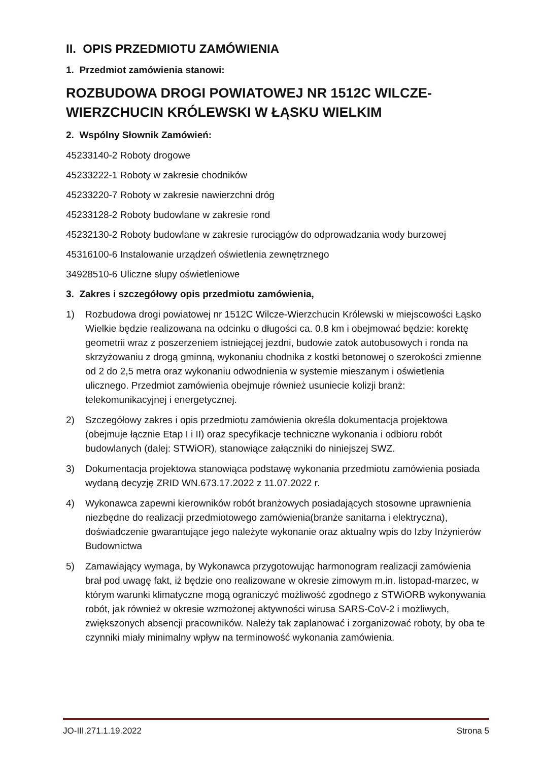II. OPIS PRZEDMIOTU ZAMÓWIENIA
1. Przedmiot zamówienia stanowi:
ROZBUDOWA DROGI POWIATOWEJ NR 1512C WILCZE-WIERZCHUCIN KRÓLEWSKI W ŁĄSKU WIELKIM
2. Wspólny Słownik Zamówień:
45233140-2 Roboty drogowe
45233222-1 Roboty w zakresie chodników
45233220-7 Roboty w zakresie nawierzchni dróg
45233128-2 Roboty budowlane w zakresie rond
45232130-2 Roboty budowlane w zakresie rurociągów do odprowadzania wody burzowej
45316100-6 Instalowanie urządzeń oświetlenia zewnętrznego
34928510-6 Uliczne słupy oświetleniowe
3. Zakres i szczegółowy opis przedmiotu zamówienia,
1) Rozbudowa drogi powiatowej nr 1512C Wilcze-Wierzchucin Królewski w miejscowości Łąsko Wielkie będzie realizowana na odcinku o długości ca. 0,8 km i obejmować będzie: korektę geometrii wraz z poszerzeniem istniejącej jezdni, budowie zatok autobusowych i ronda na skrzyżowaniu z drogą gminną, wykonaniu chodnika z kostki betonowej o szerokości zmienne od 2 do 2,5 metra oraz wykonaniu odwodnienia w systemie mieszanym i oświetlenia ulicznego. Przedmiot zamówienia obejmuje również usuniecie kolizji branż: telekomunikacyjnej i energetycznej.
2) Szczegółowy zakres i opis przedmiotu zamówienia określa dokumentacja projektowa (obejmuje łącznie Etap I i II) oraz specyfikacje techniczne wykonania i odbioru robót budowlanych (dalej: STWiOR), stanowiące załączniki do niniejszej SWZ.
3) Dokumentacja projektowa stanowiąca podstawę wykonania przedmiotu zamówienia posiada wydaną decyzję ZRID WN.673.17.2022 z 11.07.2022 r.
4) Wykonawca zapewni kierowników robót branżowych posiadających stosowne uprawnienia niezbędne do realizacji przedmiotowego zamówienia(branże sanitarna i elektryczna), doświadczenie gwarantujące jego należyte wykonanie oraz aktualny wpis do Izby Inżynierów Budownictwa
5) Zamawiający wymaga, by Wykonawca przygotowując harmonogram realizacji zamówienia brał pod uwagę fakt, iż będzie ono realizowane w okresie zimowym m.in. listopad-marzec, w którym warunki klimatyczne mogą ograniczyć możliwość zgodnego z STWiORB wykonywania robót, jak również w okresie wzmożonej aktywności wirusa SARS-CoV-2 i możliwych, zwiększonych absencji pracowników. Należy tak zaplanować i zorganizować roboty, by oba te czynniki miały minimalny wpływ na terminowość wykonania zamówienia.
JO-III.271.1.19.2022 Strona 5